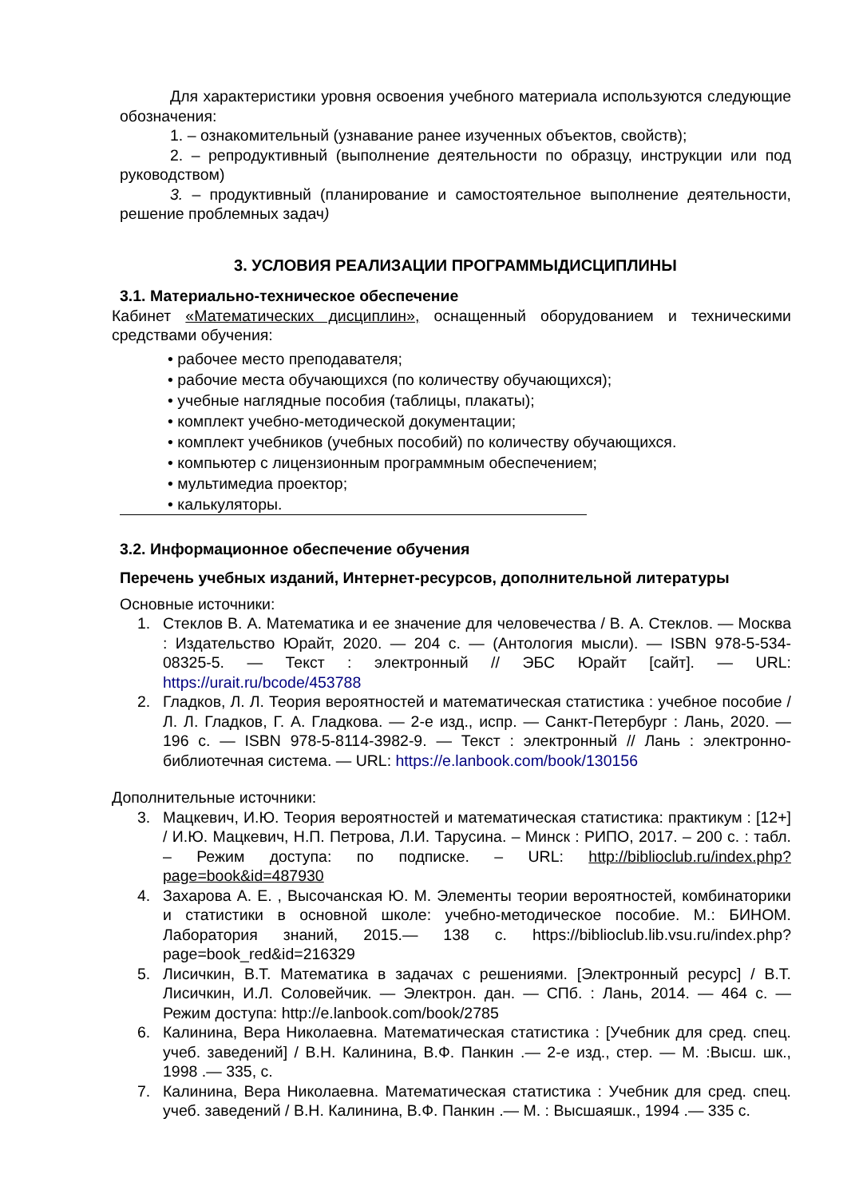Для характеристики уровня освоения учебного материала используются следующие обозначения:
1. – ознакомительный (узнавание ранее изученных объектов, свойств);
2. – репродуктивный (выполнение деятельности по образцу, инструкции или под руководством)
3. – продуктивный (планирование и самостоятельное выполнение деятельности, решение проблемных задач)
3. УСЛОВИЯ РЕАЛИЗАЦИИ ПРОГРАММЫДИСЦИПЛИНЫ
3.1. Материально-техническое обеспечение
Кабинет «Математических дисциплин», оснащенный оборудованием и техническими средствами обучения:
• рабочее место преподавателя;
• рабочие места обучающихся (по количеству обучающихся);
• учебные наглядные пособия (таблицы, плакаты);
• комплект учебно-методической документации;
• комплект учебников (учебных пособий) по количеству обучающихся.
• компьютер с лицензионным программным обеспечением;
• мультимедиа проектор;
• калькуляторы.
3.2. Информационное обеспечение обучения
Перечень учебных изданий, Интернет-ресурсов, дополнительной литературы
Основные источники:
1. Стеклов В. А. Математика и ее значение для человечества / В. А. Стеклов. — Москва : Издательство Юрайт, 2020. — 204 с. — (Антология мысли). — ISBN 978-5-534-08325-5. — Текст : электронный // ЭБС Юрайт [сайт]. — URL: https://urait.ru/bcode/453788
2. Гладков, Л. Л. Теория вероятностей и математическая статистика : учебное пособие / Л. Л. Гладков, Г. А. Гладкова. — 2-е изд., испр. — Санкт-Петербург : Лань, 2020. — 196 с. — ISBN 978-5-8114-3982-9. — Текст : электронный // Лань : электронно-библиотечная система. — URL: https://e.lanbook.com/book/130156
Дополнительные источники:
3. Мацкевич, И.Ю. Теория вероятностей и математическая статистика: практикум : [12+] / И.Ю. Мацкевич, Н.П. Петрова, Л.И. Тарусина. – Минск : РИПО, 2017. – 200 с. : табл. – Режим доступа: по подписке. – URL: http://biblioclub.ru/index.php?page=book&id=487930
4. Захарова А. Е. , Высочанская Ю. М. Элементы теории вероятностей, комбинаторики и статистики в основной школе: учебно-методическое пособие. М.: БИНОМ. Лаборатория знаний, 2015.— 138 с. https://biblioclub.lib.vsu.ru/index.php?page=book_red&id=216329
5. Лисичкин, В.Т. Математика в задачах с решениями. [Электронный ресурс] / В.Т. Лисичкин, И.Л. Соловейчик. — Электрон. дан. — СПб. : Лань, 2014. — 464 с. — Режим доступа: http://e.lanbook.com/book/2785
6. Калинина, Вера Николаевна. Математическая статистика : [Учебник для сред. спец. учеб. заведений] / В.Н. Калинина, В.Ф. Панкин .— 2-е изд., стер. — М. :Высш. шк., 1998 .— 335, с.
7. Калинина, Вера Николаевна. Математическая статистика : Учебник для сред. спец. учеб. заведений / В.Н. Калинина, В.Ф. Панкин .— М. : Высшаяшк., 1994 .— 335 с.